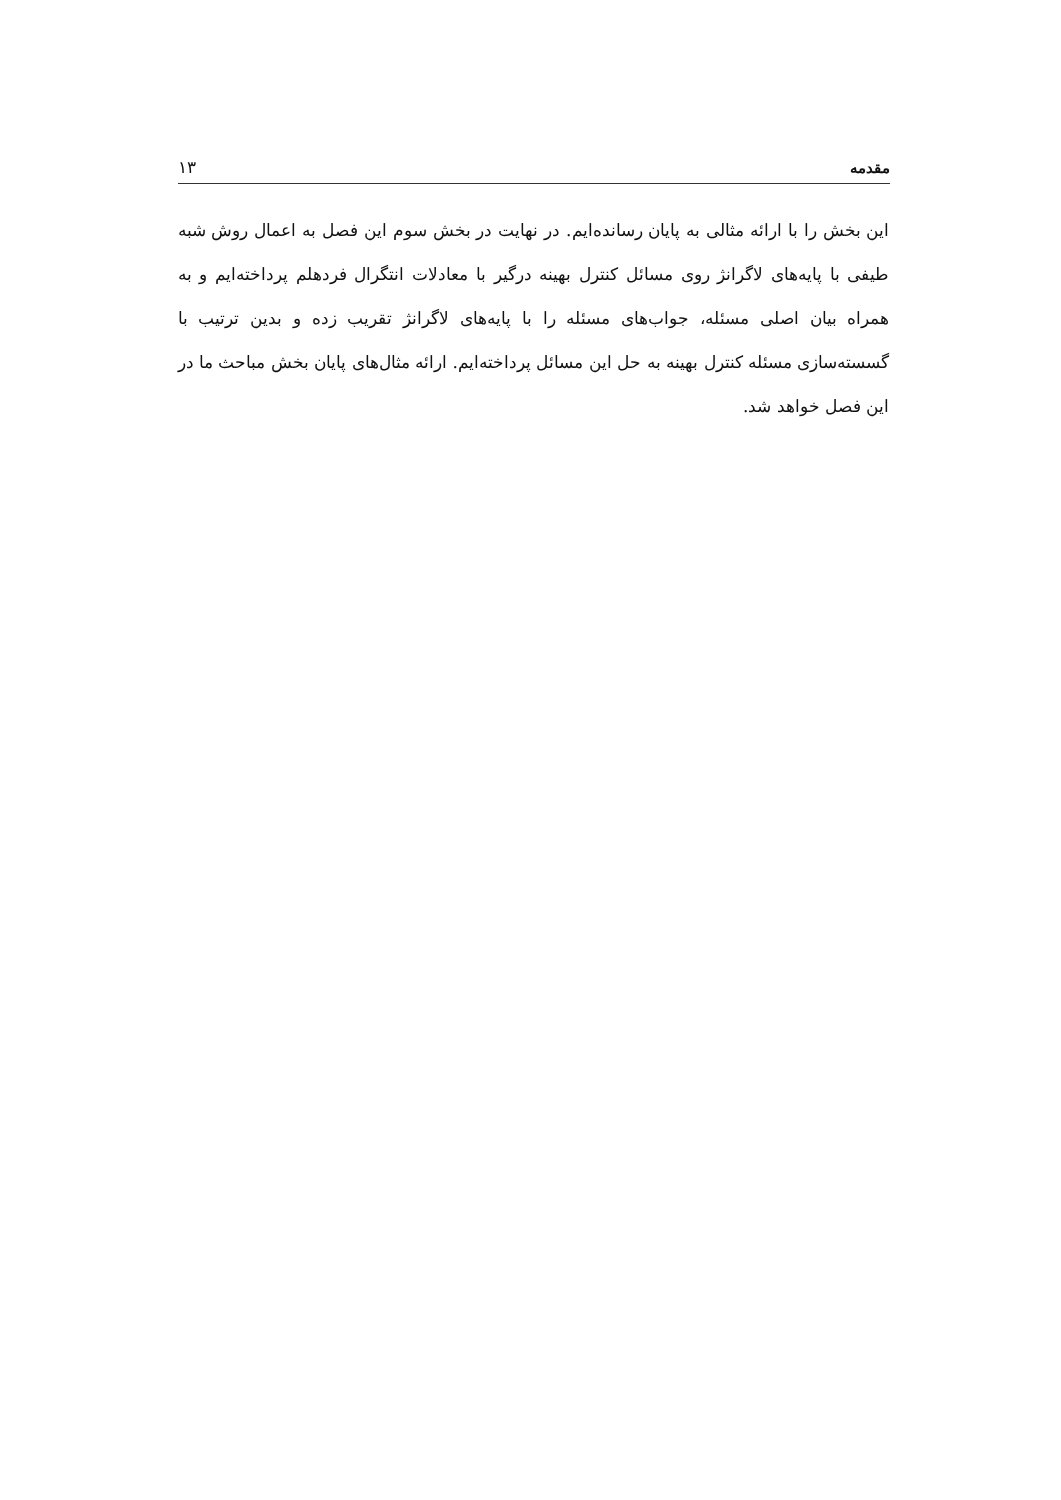مقدمه ۱۳
این بخش را با ارائه مثالی به پایان رسانده‌ایم. در نهایت در بخش سوم این فصل به اعمال روش شبه طیفی با پایه‌های لاگرانژ روی مسائل کنترل بهینه درگیر با معادلات انتگرال فردهلم پرداخته‌ایم و به همراه بیان اصلی مسئله، جواب‌های مسئله را با پایه‌های لاگرانژ تقریب زده و بدین ترتیب با گسسته‌سازی مسئله کنترل بهینه به حل این مسائل پرداخته‌ایم. ارائه مثال‌های پایان بخش مباحث ما در این فصل خواهد شد.